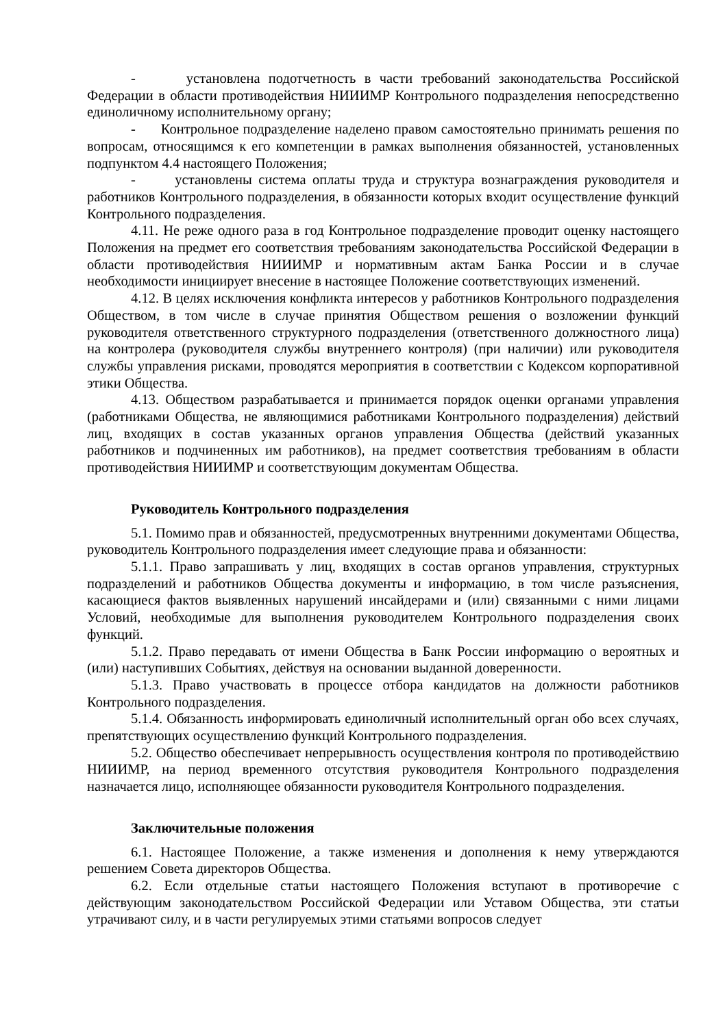- установлена подотчетность в части требований законодательства Российской Федерации в области противодействия НИИИМР Контрольного подразделения непосредственно единоличному исполнительному органу;
- Контрольное подразделение наделено правом самостоятельно принимать решения по вопросам, относящимся к его компетенции в рамках выполнения обязанностей, установленных подпунктом 4.4 настоящего Положения;
- установлены система оплаты труда и структура вознаграждения руководителя и работников Контрольного подразделения, в обязанности которых входит осуществление функций Контрольного подразделения.
4.11. Не реже одного раза в год Контрольное подразделение проводит оценку настоящего Положения на предмет его соответствия требованиям законодательства Российской Федерации в области противодействия НИИИМР и нормативным актам Банка России и в случае необходимости инициирует внесение в настоящее Положение соответствующих изменений.
4.12. В целях исключения конфликта интересов у работников Контрольного подразделения Обществом, в том числе в случае принятия Обществом решения о возложении функций руководителя ответственного структурного подразделения (ответственного должностного лица) на контролера (руководителя службы внутреннего контроля) (при наличии) или руководителя службы управления рисками, проводятся мероприятия в соответствии с Кодексом корпоративной этики Общества.
4.13. Обществом разрабатывается и принимается порядок оценки органами управления (работниками Общества, не являющимися работниками Контрольного подразделения) действий лиц, входящих в состав указанных органов управления Общества (действий указанных работников и подчиненных им работников), на предмет соответствия требованиям в области противодействия НИИИМР и соответствующим документам Общества.
Руководитель Контрольного подразделения
5.1. Помимо прав и обязанностей, предусмотренных внутренними документами Общества, руководитель Контрольного подразделения имеет следующие права и обязанности:
5.1.1. Право запрашивать у лиц, входящих в состав органов управления, структурных подразделений и работников Общества документы и информацию, в том числе разъяснения, касающиеся фактов выявленных нарушений инсайдерами и (или) связанными с ними лицами Условий, необходимые для выполнения руководителем Контрольного подразделения своих функций.
5.1.2. Право передавать от имени Общества в Банк России информацию о вероятных и (или) наступивших Событиях, действуя на основании выданной доверенности.
5.1.3. Право участвовать в процессе отбора кандидатов на должности работников Контрольного подразделения.
5.1.4. Обязанность информировать единоличный исполнительный орган обо всех случаях, препятствующих осуществлению функций Контрольного подразделения.
5.2. Общество обеспечивает непрерывность осуществления контроля по противодействию НИИИМР, на период временного отсутствия руководителя Контрольного подразделения назначается лицо, исполняющее обязанности руководителя Контрольного подразделения.
Заключительные положения
6.1. Настоящее Положение, а также изменения и дополнения к нему утверждаются решением Совета директоров Общества.
6.2. Если отдельные статьи настоящего Положения вступают в противоречие с действующим законодательством Российской Федерации или Уставом Общества, эти статьи утрачивают силу, и в части регулируемых этими статьями вопросов следует